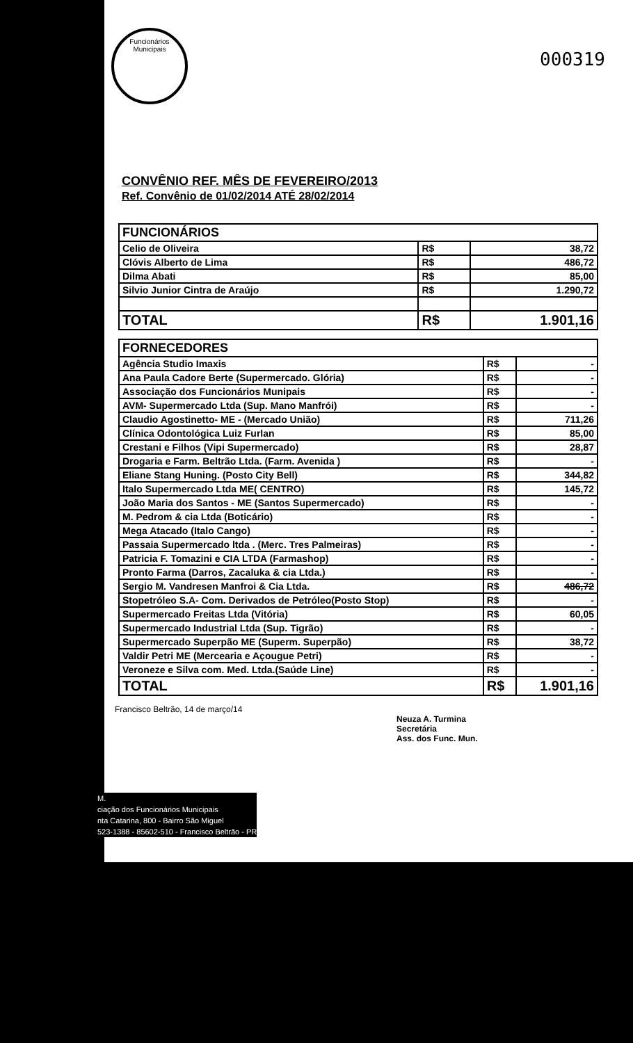Funcionários Municipais
000319
CONVÊNIO REF. MÊS DE FEVEREIRO/2013
Ref. Convênio de 01/02/2014 ATÉ 28/02/2014
| FUNCIONÁRIOS | | |
| --- | --- | --- |
| Celio de Oliveira | R$ | 38,72 |
| Clóvis Alberto de Lima | R$ | 486,72 |
| Dilma Abati | R$ | 85,00 |
| Silvio Junior Cintra de Araújo | R$ | 1.290,72 |
| TOTAL | R$ | 1.901,16 |
| FORNECEDORES | | |
| --- | --- | --- |
| Agência Studio Imaxis | R$ | - |
| Ana Paula Cadore Berte (Supermercado. Glória) | R$ | - |
| Associação dos Funcionários Munipais | R$ | - |
| AVM- Supermercado Ltda (Sup. Mano Manfrói) | R$ | - |
| Claudio Agostinetto- ME - (Mercado União) | R$ | 711,26 |
| Clínica Odontológica Luiz Furlan | R$ | 85,00 |
| Crestani e Filhos (Vipi Supermercado) | R$ | 28,87 |
| Drogaria e Farm. Beltrão Ltda. (Farm. Avenida ) | R$ | - |
| Eliane Stang Huning. (Posto City Bell) | R$ | 344,82 |
| Italo Supermercado Ltda ME( CENTRO) | R$ | 145,72 |
| João Maria dos Santos - ME (Santos Supermercado) | R$ | - |
| M. Pedrom & cia Ltda (Boticário) | R$ | - |
| Mega Atacado (Italo Cango) | R$ | - |
| Passaia Supermercado ltda . (Merc. Tres Palmeiras) | R$ | - |
| Patricia F. Tomazini e CIA LTDA (Farmashop) | R$ | - |
| Pronto Farma (Darros, Zacaluka & cia Ltda.) | R$ | - |
| Sergio M. Vandresen Manfroi & Cia Ltda. | R$ | 486,72 |
| Stopetróleo S.A- Com. Derivados de Petróleo(Posto Stop) | R$ | - |
| Supermercado Freitas Ltda (Vitória) | R$ | 60,05 |
| Supermercado Industrial Ltda (Sup. Tigrão) | R$ | - |
| Supermercado Superpão ME (Superm. Superpão) | R$ | 38,72 |
| Valdir Petri ME (Mercearia e Açougue Petri) | R$ | - |
| Veroneze e Silva com. Med. Ltda.(Saúde Line) | R$ | - |
| TOTAL | R$ | 1.901,16 |
Francisco Beltrão, 14 de março/14
Neuza A. Turmina
Secretária
Ass. dos Func. Mun.
M.
ciação dos Funcionários Municipais
nta Catarina, 800 - Bairro São Miguel
523-1388 - 85602-510 - Francisco Beltrão - PR